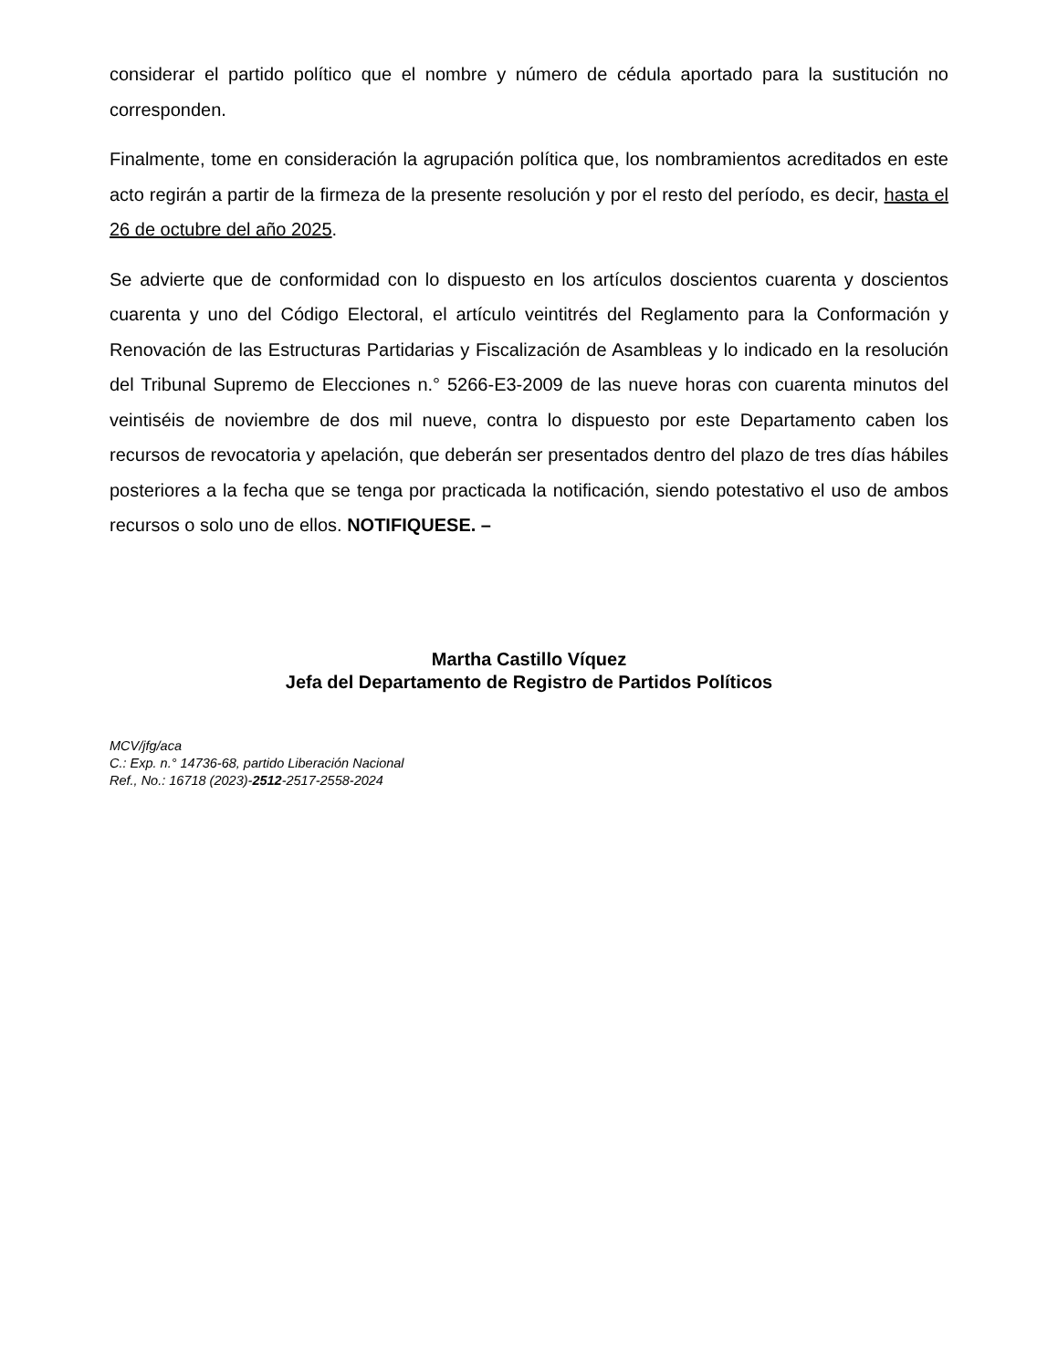considerar el partido político que el nombre y número de cédula aportado para la sustitución no corresponden.
Finalmente, tome en consideración la agrupación política que, los nombramientos acreditados en este acto regirán a partir de la firmeza de la presente resolución y por el resto del período, es decir, hasta el 26 de octubre del año 2025.
Se advierte que de conformidad con lo dispuesto en los artículos doscientos cuarenta y doscientos cuarenta y uno del Código Electoral, el artículo veintitrés del Reglamento para la Conformación y Renovación de las Estructuras Partidarias y Fiscalización de Asambleas y lo indicado en la resolución del Tribunal Supremo de Elecciones n.° 5266-E3-2009 de las nueve horas con cuarenta minutos del veintiséis de noviembre de dos mil nueve, contra lo dispuesto por este Departamento caben los recursos de revocatoria y apelación, que deberán ser presentados dentro del plazo de tres días hábiles posteriores a la fecha que se tenga por practicada la notificación, siendo potestativo el uso de ambos recursos o solo uno de ellos. NOTIFIQUESE. –
Martha Castillo Víquez
Jefa del Departamento de Registro de Partidos Políticos
MCV/jfg/aca
C.: Exp. n.° 14736-68, partido Liberación Nacional
Ref., No.: 16718 (2023)-2512-2517-2558-2024